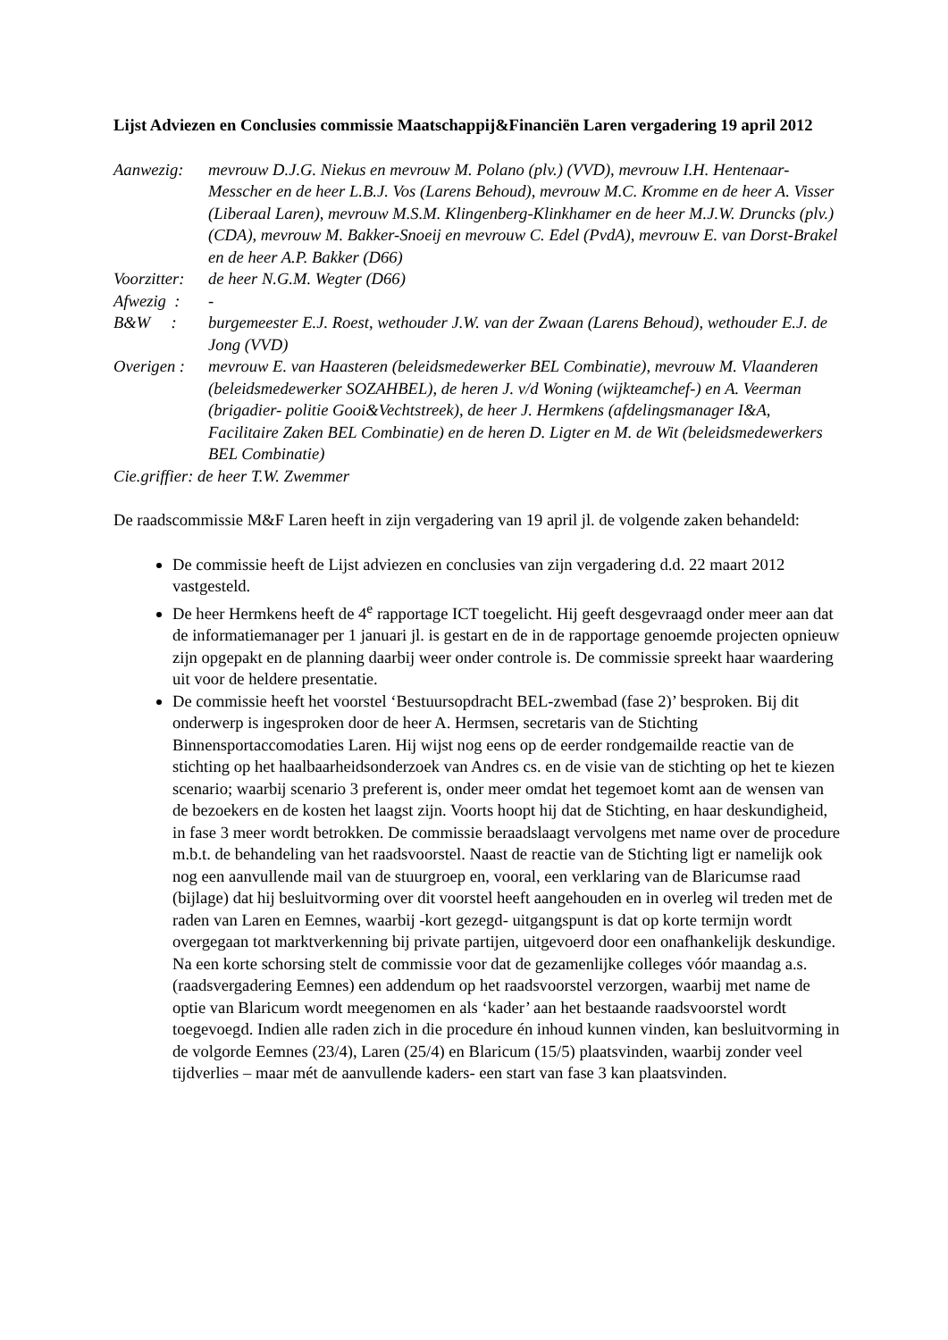Lijst Adviezen en Conclusies commissie Maatschappij&Financiën Laren vergadering 19 april 2012
Aanwezig: mevrouw D.J.G. Niekus en mevrouw M. Polano (plv.) (VVD), mevrouw I.H. Hentenaar-Messcher en de heer L.B.J. Vos (Larens Behoud), mevrouw M.C. Kromme en de heer A. Visser (Liberaal Laren), mevrouw M.S.M. Klingenberg-Klinkhamer en de heer M.J.W. Druncks (plv.) (CDA), mevrouw M. Bakker-Snoeij en mevrouw C. Edel (PvdA), mevrouw E. van Dorst-Brakel en de heer A.P. Bakker (D66)
Voorzitter:
de heer N.G.M. Wegter (D66)
Afwezig :
-
B&W : burgemeester E.J. Roest, wethouder J.W. van der Zwaan (Larens Behoud), wethouder E.J. de Jong (VVD)
Overigen :
mevrouw E. van Haasteren (beleidsmedewerker BEL Combinatie), mevrouw M. Vlaanderen (beleidsmedewerker SOZAHBEL), de heren J. v/d Woning (wijkteamchef-) en A. Veerman (brigadier- politie Gooi&Vechtstreek), de heer J. Hermkens (afdelingsmanager I&A, Facilitaire Zaken BEL Combinatie) en de heren D. Ligter en M. de Wit (beleidsmedewerkers BEL Combinatie)
Cie.griffier: de heer T.W. Zwemmer
De raadscommissie M&F Laren heeft in zijn vergadering van 19 april jl. de volgende zaken behandeld:
De commissie heeft de Lijst adviezen en conclusies van zijn vergadering d.d. 22 maart 2012 vastgesteld.
De heer Hermkens heeft de 4<sup>e</sup> rapportage ICT toegelicht. Hij geeft desgevraagd onder meer aan dat de informatiemanager per 1 januari jl. is gestart en de in de rapportage genoemde projecten opnieuw zijn opgepakt en de planning daarbij weer onder controle is. De commissie spreekt haar waardering uit voor de heldere presentatie.
De commissie heeft het voorstel ‘Bestuursopdracht BEL-zwembad (fase 2)’ besproken. Bij dit onderwerp is ingesproken door de heer A. Hermsen, secretaris van de Stichting Binnensportaccomodaties Laren. Hij wijst nog eens op de eerder rondgemailde reactie van de stichting op het haalbaarheidsonderzoek van Andres cs. en de visie van de stichting op het te kiezen scenario; waarbij scenario 3 preferent is, onder meer omdat het tegemoet komt aan de wensen van de bezoekers en de kosten het laagst zijn. Voorts hoopt hij dat de Stichting, en haar deskundigheid, in fase 3 meer wordt betrokken. De commissie beraadslaagt vervolgens met name over de procedure m.b.t. de behandeling van het raadsvoorstel. Naast de reactie van de Stichting ligt er namelijk ook nog een aanvullende mail van de stuurgroep en, vooral, een verklaring van de Blaricumse raad (bijlage) dat hij besluitvorming over dit voorstel heeft aangehouden en in overleg wil treden met de raden van Laren en Eemnes, waarbij -kort gezegd- uitgangspunt is dat op korte termijn wordt overgegaan tot marktverkenning bij private partijen, uitgevoerd door een onafhankelijk deskundige. Na een korte schorsing stelt de commissie voor dat de gezamenlijke colleges vóór maandag a.s. (raadsvergadering Eemnes) een addendum op het raadsvoorstel verzorgen, waarbij met name de optie van Blaricum wordt meegenomen en als ‘kader’ aan het bestaande raadsvoorstel wordt toegevoegd. Indien alle raden zich in die procedure én inhoud kunnen vinden, kan besluitvorming in de volgorde Eemnes (23/4), Laren (25/4) en Blaricum (15/5) plaatsvinden, waarbij zonder veel tijdverlies – maar mét de aanvullende kaders- een start van fase 3 kan plaatsvinden.